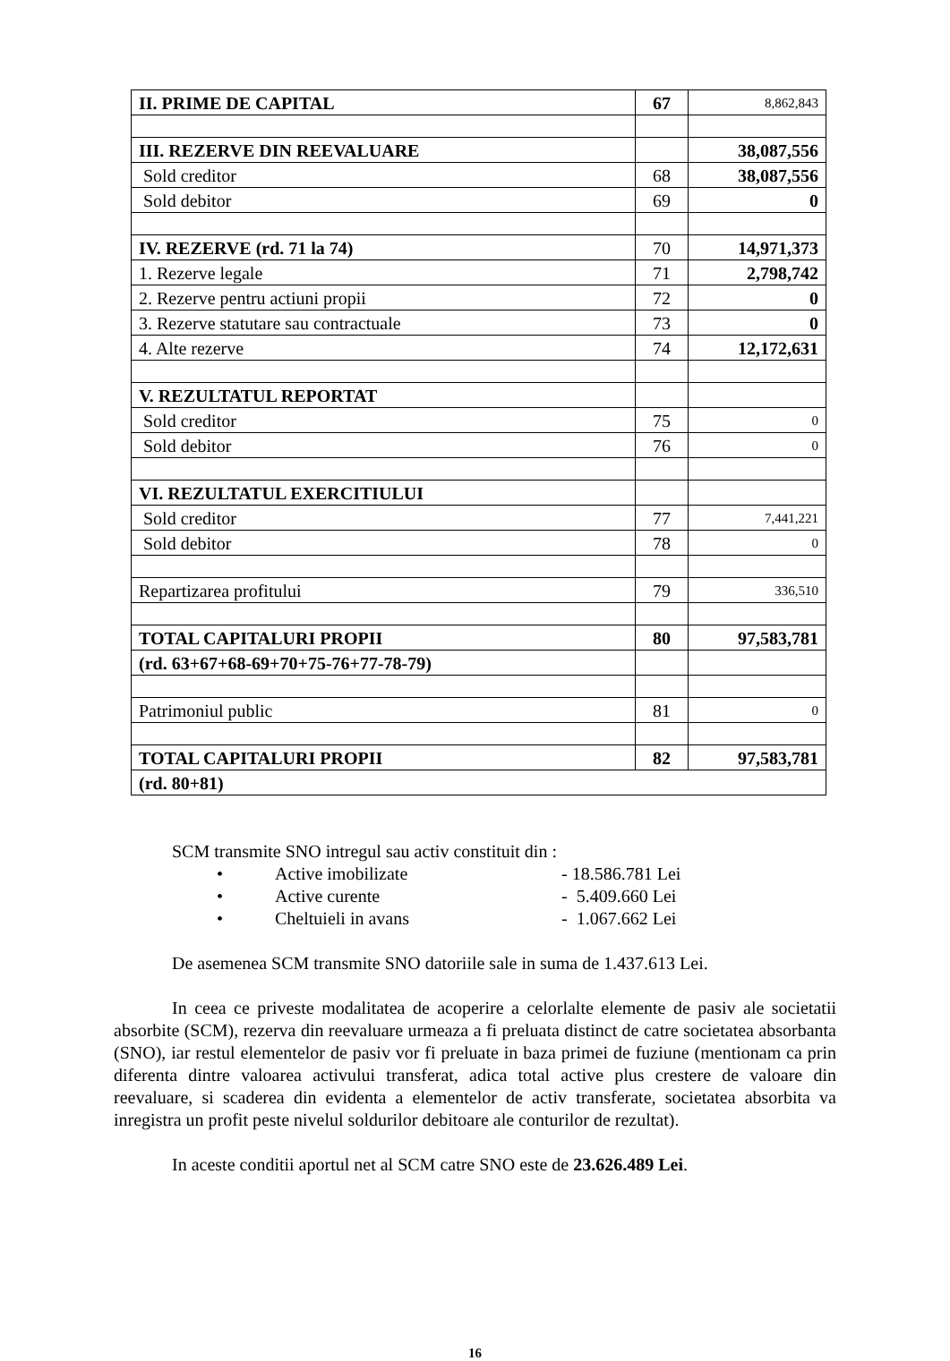| II. PRIME DE CAPITAL | 67 | 8,862,843 |
| III. REZERVE DIN REEVALUARE | | 38,087,556 |
| Sold creditor | 68 | 38,087,556 |
| Sold debitor | 69 | 0 |
| IV. REZERVE (rd. 71 la 74) | 70 | 14,971,373 |
| 1. Rezerve legale | 71 | 2,798,742 |
| 2. Rezerve pentru actiuni propii | 72 | 0 |
| 3. Rezerve statutare sau contractuale | 73 | 0 |
| 4. Alte rezerve | 74 | 12,172,631 |
| V. REZULTATUL REPORTAT | | |
| Sold creditor | 75 | 0 |
| Sold debitor | 76 | 0 |
| VI. REZULTATUL EXERCITIULUI | | |
| Sold creditor | 77 | 7,441,221 |
| Sold debitor | 78 | 0 |
| Repartizarea profitului | 79 | 336,510 |
| TOTAL CAPITALURI PROPII | 80 | 97,583,781 |
| (rd. 63+67+68-69+70+75-76+77-78-79) | | |
| Patrimoniul public | 81 | 0 |
| TOTAL CAPITALURI PROPII | 82 | 97,583,781 |
| (rd. 80+81) | | |
SCM transmite SNO intregul sau activ constituit din :
• Active imobilizate - 18.586.781 Lei
• Active curente - 5.409.660 Lei
• Cheltuieli in avans - 1.067.662 Lei
De asemenea SCM transmite SNO datoriile sale in suma de 1.437.613 Lei.
In ceea ce priveste modalitatea de acoperire a celorlalte elemente de pasiv ale societatii absorbite (SCM), rezerva din reevaluare urmeaza a fi preluata distinct de catre societatea absorbanta (SNO), iar restul elementelor de pasiv vor fi preluate in baza primei de fuziune (mentionam ca prin diferenta dintre valoarea activului transferat, adica total active plus crestere de valoare din reevaluare, si scaderea din evidenta a elementelor de activ transferate, societatea absorbita va inregistra un profit peste nivelul soldurilor debitoare ale conturilor de rezultat).
In aceste conditii aportul net al SCM catre SNO este de 23.626.489 Lei.
16